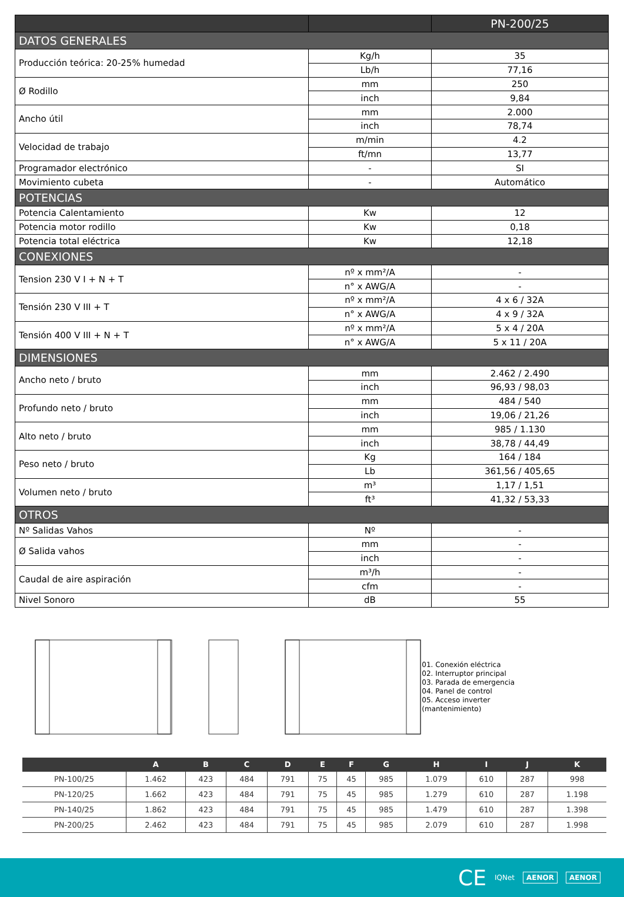| | | PN-200/25 |
| --- | --- | --- |
| DATOS GENERALES | | |
| Producción teórica: 20-25% humedad | Kg/h | 35 |
| | Lb/h | 77,16 |
| Ø Rodillo | mm | 250 |
| | inch | 9,84 |
| Ancho útil | mm | 2.000 |
| | inch | 78,74 |
| Velocidad de trabajo | m/min | 4.2 |
| | ft/mn | 13,77 |
| Programador electrónico | - | SI |
| Movimiento cubeta | - | Automático |
| POTENCIAS | | |
| Potencia Calentamiento | Kw | 12 |
| Potencia motor rodillo | Kw | 0,18 |
| Potencia total eléctrica | Kw | 12,18 |
| CONEXIONES | | |
| Tension 230 V I + N + T | nº x mm²/A | - |
| | n° x AWG/A | - |
| Tensión 230 V III + T | nº x mm²/A | 4 x 6 / 32A |
| | n° x AWG/A | 4 x 9 / 32A |
| Tensión 400 V III + N + T | nº x mm²/A | 5 x 4 / 20A |
| | n° x AWG/A | 5 x 11 / 20A |
| DIMENSIONES | | |
| Ancho neto / bruto | mm | 2.462 / 2.490 |
| | inch | 96,93 / 98,03 |
| Profundo neto / bruto | mm | 484 / 540 |
| | inch | 19,06 / 21,26 |
| Alto neto / bruto | mm | 985 / 1.130 |
| | inch | 38,78 / 44,49 |
| Peso neto / bruto | Kg | 164 / 184 |
| | Lb | 361,56 / 405,65 |
| Volumen neto / bruto | m³ | 1,17 / 1,51 |
| | ft³ | 41,32 / 53,33 |
| OTROS | | |
| Nº Salidas Vahos | Nº | - |
| Ø Salida vahos | mm | - |
| | inch | - |
| Caudal de aire aspiración | m³/h | - |
| | cfm | - |
| Nivel Sonoro | dB | 55 |
01. Conexión eléctrica
02. Interruptor principal
03. Parada de emergencia
04. Panel de control
05. Acceso inverter (mantenimiento)
| | A | B | C | D | E | F | G | H | I | J | K |
| --- | --- | --- | --- | --- | --- | --- | --- | --- | --- | --- | --- |
| PN-100/25 | 1.462 | 423 | 484 | 791 | 75 | 45 | 985 | 1.079 | 610 | 287 | 998 |
| PN-120/25 | 1.662 | 423 | 484 | 791 | 75 | 45 | 985 | 1.279 | 610 | 287 | 1.198 |
| PN-140/25 | 1.862 | 423 | 484 | 791 | 75 | 45 | 985 | 1.479 | 610 | 287 | 1.398 |
| PN-200/25 | 2.462 | 423 | 484 | 791 | 75 | 45 | 985 | 2.079 | 610 | 287 | 1.998 |
CE IQNet AENOR AENOR